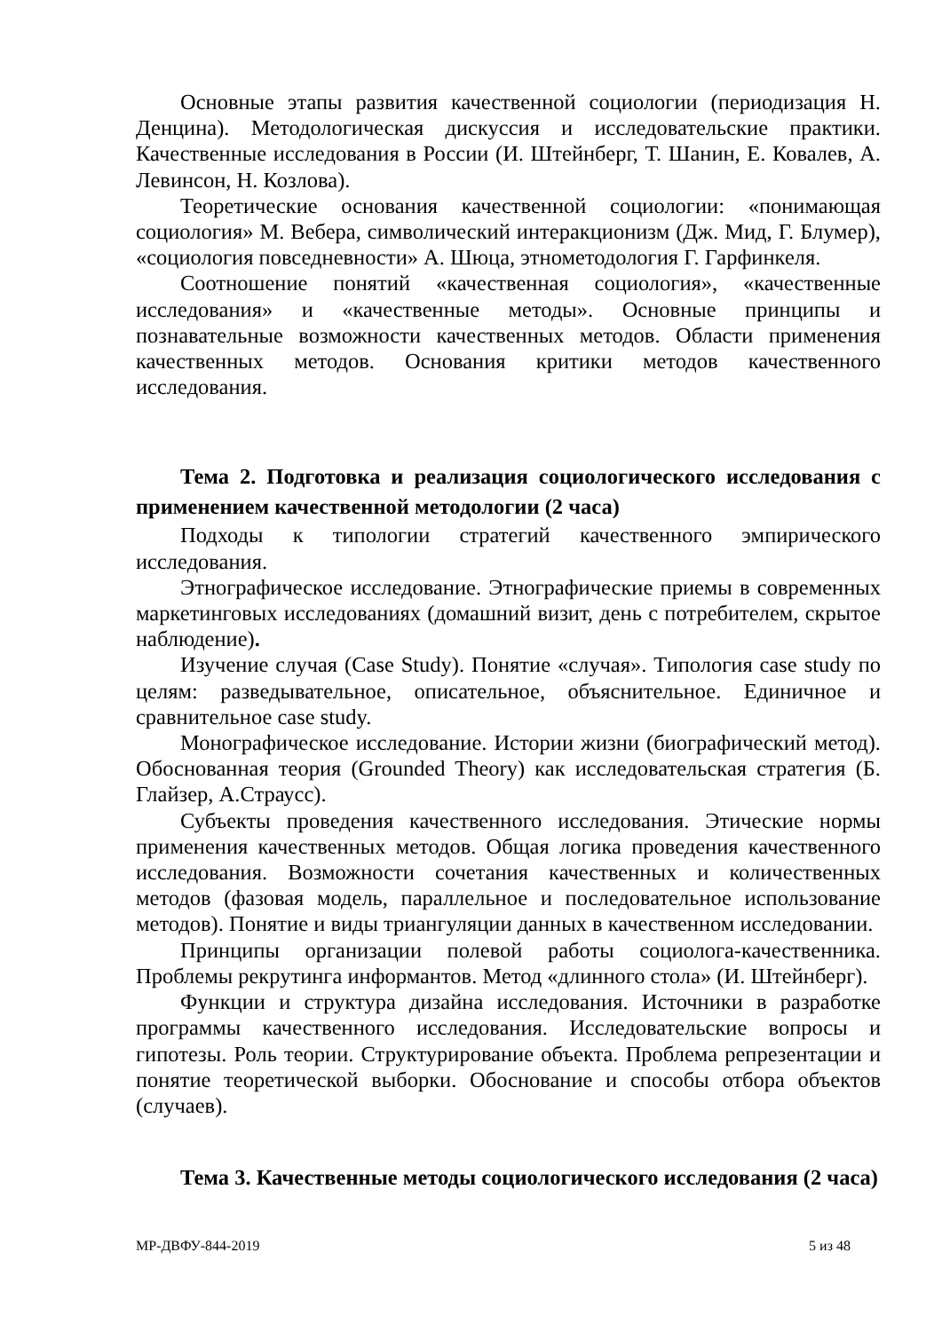Основные этапы развития качественной социологии (периодизация Н. Денцина). Методологическая дискуссия и исследовательские практики. Качественные исследования в России (И. Штейнберг, Т. Шанин, Е. Ковалев, А. Левинсон, Н. Козлова).
Теоретические основания качественной социологии: «понимающая социология» М. Вебера, символический интеракционизм (Дж. Мид, Г. Блумер), «социология повседневности» А. Шюца, этнометодология Г. Гарфинкеля.
Соотношение понятий «качественная социология», «качественные исследования» и «качественные методы». Основные принципы и познавательные возможности качественных методов. Области применения качественных методов. Основания критики методов качественного исследования.
Тема 2. Подготовка и реализация социологического исследования с применением качественной методологии (2 часа)
Подходы к типологии стратегий качественного эмпирического исследования.
Этнографическое исследование. Этнографические приемы в современных маркетинговых исследованиях (домашний визит, день с потребителем, скрытое наблюдение).
Изучение случая (Case Study). Понятие «случая». Типология case study по целям: разведывательное, описательное, объяснительное. Единичное и сравнительное case study.
Монографическое исследование. Истории жизни (биографический метод). Обоснованная теория (Grounded Theory) как исследовательская стратегия (Б. Глайзер, А.Страусс).
Субъекты проведения качественного исследования. Этические нормы применения качественных методов. Общая логика проведения качественного исследования. Возможности сочетания качественных и количественных методов (фазовая модель, параллельное и последовательное использование методов). Понятие и виды триангуляции данных в качественном исследовании.
Принципы организации полевой работы социолога-качественника. Проблемы рекрутинга информантов. Метод «длинного стола» (И. Штейнберг).
Функции и структура дизайна исследования. Источники в разработке программы качественного исследования. Исследовательские вопросы и гипотезы. Роль теории. Структурирование объекта. Проблема репрезентации и понятие теоретической выборки. Обоснование и способы отбора объектов (случаев).
Тема 3. Качественные методы социологического исследования (2 часа)
МР-ДВФУ-844-2019 5 из 48